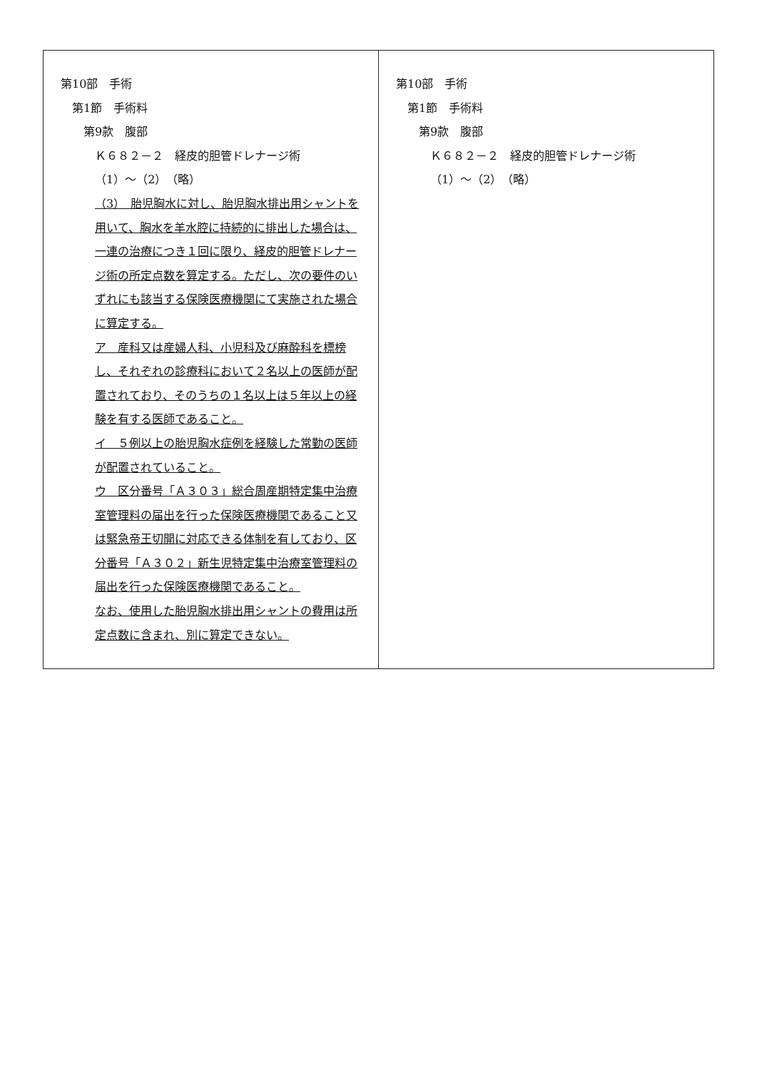| 第10部 手術 第1節 手術料 第9款 腹部 Ｋ６８２－２ 経皮的胆管ドレナージ術 （1）～（2） （略） （3） 胎児胸水に対し、胎児胸水排出用シャントを用いて、胸水を羊水腔に持続的に排出した場合は、一連の治療につき１回に限り、経皮的胆管ドレナージ術の所定点数を算定する。ただし、次の要件のいずれにも該当する保険医療機関にて実施された場合に算定する。 ア 産科又は産婦人科、小児科及び麻酔科を標榜し、それぞれの診療科において２名以上の医師が配置されており、そのうちの１名以上は５年以上の経験を有する医師であること。 イ ５例以上の胎児胸水症例を経験した常勤の医師が配置されていること。 ウ 区分番号「Ａ３０３」総合周産期特定集中治療室管理料の届出を行った保険医療機関であること又は緊急帝王切開に対応できる体制を有しており、区分番号「Ａ３０２」新生児特定集中治療室管理料の届出を行った保険医療機関であること。 なお、使用した胎児胸水排出用シャントの費用は所定点数に含まれ、別に算定できない。 | 第10部 手術 第1節 手術料 第9款 腹部 Ｋ６８２－２ 経皮的胆管ドレナージ術 （1）～（2） （略） |